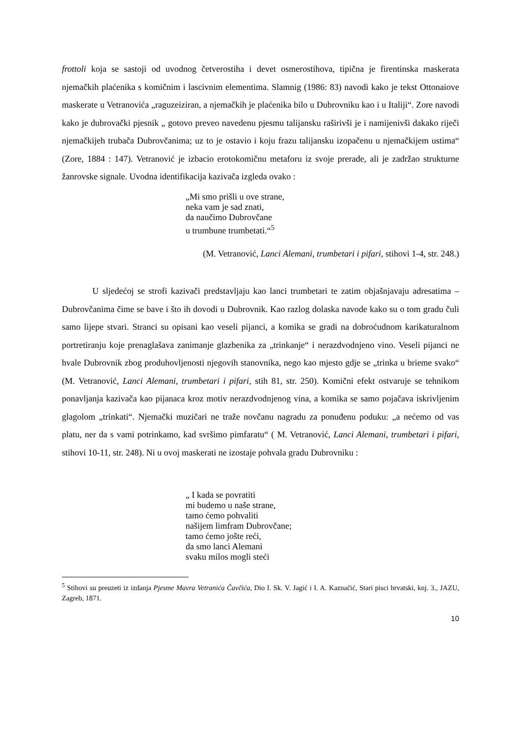frottoli koja se sastoji od uvodnog četverostiha i devet osmerostihova, tipična je firentinska maskerata njemačkih plaćenika s komičnim i lascivnim elementima. Slamnig (1986: 83) navodi kako je tekst Ottonaiove maskerate u Vetranovića „raguzeiziran, a njemačkih je plaćenika bilo u Dubrovniku kao i u Italiji“. Zore navodi kako je dubrovački pjesnik „ gotovo preveo navedenu pjesmu talijansku raširivši je i namijenivši dakako riječi njemačkijeh trubača Dubrovčanima; uz to je ostavio i koju frazu talijansku izopačenu u njemačkijem ustima“ (Zore, 1884 : 147). Vetranović je izbacio erotokomičnu metaforu iz svoje prerade, ali je zadržao strukturne žanrovske signale. Uvodna identifikacija kazivača izgleda ovako :
„Mi smo prišli u ove strane,
neka vam je sad znati,
da naučimo Dubrovčane
u trumbune trumbetati.“<sup>5</sup>
(M. Vetranović, Lanci Alemani, trumbetari i pifari, stihovi 1-4, str. 248.)
U sljedećoj se strofi kazivači predstavljaju kao lanci trumbetari te zatim objašnjavaju adresatima – Dubrovčanima čime se bave i što ih dovodi u Dubrovnik. Kao razlog dolaska navode kako su o tom gradu čuli samo lijepe stvari. Stranci su opisani kao veseli pijanci, a komika se gradi na dobroćudnom karikaturalnom portretiranju koje prenaglašava zanimanje glazbenika za „trinkanje“ i nerazdvodnjeno vino. Veseli pijanci ne hvale Dubrovnik zbog produhovljenosti njegovih stanovnika, nego kao mjesto gdje se „trinka u brieme svako“ (M. Vetranović, Lanci Alemani, trumbetari i pifari, stih 81, str. 250). Komični efekt ostvaruje se tehnikom ponavljanja kazivača kao pijanaca kroz motiv nerazdvodnjenog vina, a komika se samo pojačava iskrivljenim glagolom „trinkati“. Njemački muzičari ne traže novčanu nagradu za ponuđenu poduku: „a nećemo od vas platu, ner da s vami potrinkamo, kad svršimo pimfaratu“ ( M. Vetranović, Lanci Alemani, trumbetari i pifari, stihovi 10-11, str. 248). Ni u ovoj maskerati ne izostaje pohvala gradu Dubrovniku :
„ I kada se povratiti
mi budemo u naše strane,
tamo ćemo pohvaliti
našijem limfram Dubrovčane;
tamo ćemo jošte reći,
da smo lanci Alemani
svaku milos mogli steći
<sup>5</sup> Stihovi su preuzeti iz izdanja Pjesme Mavra Vetranića Čavčića, Dio I. Sk. V. Jagić i I. A. Kaznačić, Stari pisci hrvatski, knj. 3., JAZU, Zagreb, 1871.
10